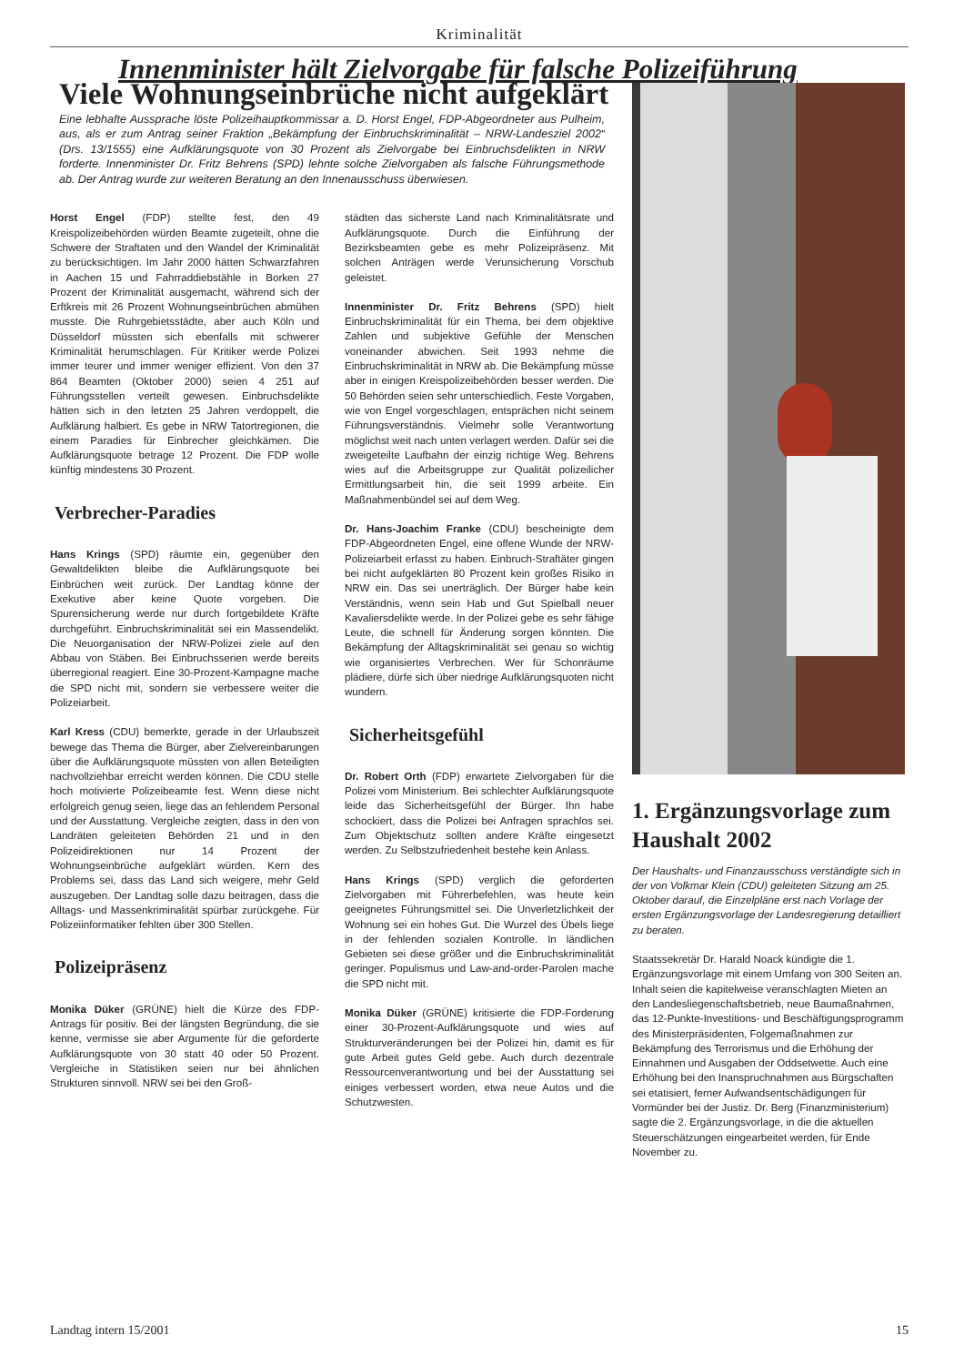Kriminalität
Innenminister hält Zielvorgabe für falsche Polizeiführung
Viele Wohnungseinbrüche nicht aufgeklärt
Eine lebhafte Aussprache löste Polizeihauptkommissar a. D. Horst Engel, FDP-Abgeordneter aus Pulheim, aus, als er zum Antrag seiner Fraktion „Bekämpfung der Einbruchskriminalität – NRW-Landesziel 2002“ (Drs. 13/1555) eine Aufklärungsquote von 30 Prozent als Zielvorgabe bei Einbruchsdelikten in NRW forderte. Innenminister Dr. Fritz Behrens (SPD) lehnte solche Zielvorgaben als falsche Führungsmethode ab. Der Antrag wurde zur weiteren Beratung an den Innenausschuss überwiesen.
Horst Engel (FDP) stellte fest, den 49 Kreispolizeibehörden würden Beamte zugeteilt, ohne die Schwere der Straftaten und den Wandel der Kriminalität zu berücksichtigen. Im Jahr 2000 hätten Schwarzfahren in Aachen 15 und Fahrraddiebstähle in Borken 27 Prozent der Kriminalität ausgemacht, während sich der Erftkreis mit 26 Prozent Wohnungseinbrüchen abmühen musste. Die Ruhrgebietsstädte, aber auch Köln und Düsseldorf müssten sich ebenfalls mit schwerer Kriminalität herumschlagen. Für Kritiker werde Polizei immer teurer und immer weniger effizient. Von den 37 864 Beamten (Oktober 2000) seien 4 251 auf Führungsstellen verteilt gewesen. Einbruchsdelikte hätten sich in den letzten 25 Jahren verdoppelt, die Aufklärung halbiert. Es gebe in NRW Tatortregionen, die einem Paradies für Einbrecher gleichkämen. Die Aufklärungsquote betrage 12 Prozent. Die FDP wolle künftig mindestens 30 Prozent.
Verbrecher-Paradies
Hans Krings (SPD) räumte ein, gegenüber den Gewaltdelikten bleibe die Aufklärungsquote bei Einbrüchen weit zurück. Der Landtag könne der Exekutive aber keine Quote vorgeben. Die Spurensicherung werde nur durch fortgebildete Kräfte durchgeführt. Einbruchskriminalität sei ein Massendelikt. Die Neuorganisation der NRW-Polizei ziele auf den Abbau von Stäben. Bei Einbruchsserien werde bereits überregional reagiert. Eine 30-Prozent-Kampagne mache die SPD nicht mit, sondern sie verbessere weiter die Polizeiarbeit.
Karl Kress (CDU) bemerkte, gerade in der Urlaubszeit bewege das Thema die Bürger, aber Zielvereinbarungen über die Aufklärungsquote müssten von allen Beteiligten nachvollziehbar erreicht werden können. Die CDU stelle hoch motivierte Polizeibeamte fest. Wenn diese nicht erfolgreich genug seien, liege das an fehlendem Personal und der Ausstattung. Vergleiche zeigten, dass in den von Landräten geleiteten Behörden 21 und in den Polizeidirektionen nur 14 Prozent der Wohnungseinbrüche aufgeklärt würden. Kern des Problems sei, dass das Land sich weigere, mehr Geld auszugeben. Der Landtag solle dazu beitragen, dass die Alltags- und Massenkriminalität spürbar zurückgehe. Für Polizeiinformatiker fehlten über 300 Stellen.
Polizeipräsenz
Monika Düker (GRÜNE) hielt die Kürze des FDP-Antrags für positiv. Bei der längsten Begründung, die sie kenne, vermisse sie aber Argumente für die geforderte Aufklärungsquote von 30 statt 40 oder 50 Prozent. Vergleiche in Statistiken seien nur bei ähnlichen Strukturen sinnvoll. NRW sei bei den Groß-
städten das sicherste Land nach Kriminalitätsrate und Aufklärungsquote. Durch die Einführung der Bezirksbeamten gebe es mehr Polizeipräsenz. Mit solchen Anträgen werde Verunsicherung Vorschub geleistet.
Innenminister Dr. Fritz Behrens (SPD) hielt Einbruchskriminalität für ein Thema, bei dem objektive Zahlen und subjektive Gefühle der Menschen voneinander abwichen. Seit 1993 nehme die Einbruchskriminalität in NRW ab. Die Bekämpfung müsse aber in einigen Kreispolizeibehörden besser werden. Die 50 Behörden seien sehr unterschiedlich. Feste Vorgaben, wie von Engel vorgeschlagen, entsprächen nicht seinem Führungsverständnis. Vielmehr solle Verantwortung möglichst weit nach unten verlagert werden. Dafür sei die zweigeteilte Laufbahn der einzig richtige Weg. Behrens wies auf die Arbeitsgruppe zur Qualität polizeilicher Ermittlungsarbeit hin, die seit 1999 arbeite. Ein Maßnahmenbündel sei auf dem Weg.
Dr. Hans-Joachim Franke (CDU) bescheinigte dem FDP-Abgeordneten Engel, eine offene Wunde der NRW-Polizeiarbeit erfasst zu haben. Einbruch-Straftäter gingen bei nicht aufgeklärten 80 Prozent kein großes Risiko in NRW ein. Das sei unerträglich. Der Bürger habe kein Verständnis, wenn sein Hab und Gut Spielball neuer Kavaliersdelikte werde. In der Polizei gebe es sehr fähige Leute, die schnell für Änderung sorgen könnten. Die Bekämpfung der Alltagskriminalität sei genau so wichtig wie organisiertes Verbrechen. Wer für Schonräume plädiere, dürfe sich über niedrige Aufklärungsquoten nicht wundern.
Sicherheitsgefühl
Dr. Robert Orth (FDP) erwartete Zielvorgaben für die Polizei vom Ministerium. Bei schlechter Aufklärungsquote leide das Sicherheitsgefühl der Bürger. Ihn habe schockiert, dass die Polizei bei Anfragen sprachlos sei. Zum Objektschutz sollten andere Kräfte eingesetzt werden. Zu Selbstzufriedenheit bestehe kein Anlass.
Hans Krings (SPD) verglich die geforderten Zielvorgaben mit Führerbefehlen, was heute kein geeignetes Führungsmittel sei. Die Unverletzlichkeit der Wohnung sei ein hohes Gut. Die Wurzel des Übels liege in der fehlenden sozialen Kontrolle. In ländlichen Gebieten sei diese größer und die Einbruchskriminalität geringer. Populismus und Law-and-order-Parolen mache die SPD nicht mit.
Monika Düker (GRÜNE) kritisierte die FDP-Forderung einer 30-Prozent-Aufklärungsquote und wies auf Strukturveränderungen bei der Polizei hin, damit es für gute Arbeit gutes Geld gebe. Auch durch dezentrale Ressourcenverantwortung und bei der Ausstattung sei einiges verbessert worden, etwa neue Autos und die Schutzwesten.
1. Ergänzungsvorlage zum Haushalt 2002
Der Haushalts- und Finanzausschuss verständigte sich in der von Volkmar Klein (CDU) geleiteten Sitzung am 25. Oktober darauf, die Einzelpläne erst nach Vorlage der ersten Ergänzungsvorlage der Landesregierung detailliert zu beraten.
Staatssekretär Dr. Harald Noack kündigte die 1. Ergänzungsvorlage mit einem Umfang von 300 Seiten an. Inhalt seien die kapitelweise veranschlagten Mieten an den Landesliegenschaftsbetrieb, neue Baumaßnahmen, das 12-Punkte-Investitions- und Beschäftigungsprogramm des Ministerpräsidenten, Folgemaßnahmen zur Bekämpfung des Terrorismus und die Erhöhung der Einnahmen und Ausgaben der Oddsetwette. Auch eine Erhöhung bei den Inanspruchnahmen aus Bürgschaften sei etatisiert, ferner Aufwandsentschädigungen für Vormünder bei der Justiz. Dr. Berg (Finanzministerium) sagte die 2. Ergänzungsvorlage, in die die aktuellen Steuerschätzungen eingearbeitet werden, für Ende November zu.
Landtag intern 15/2001 15